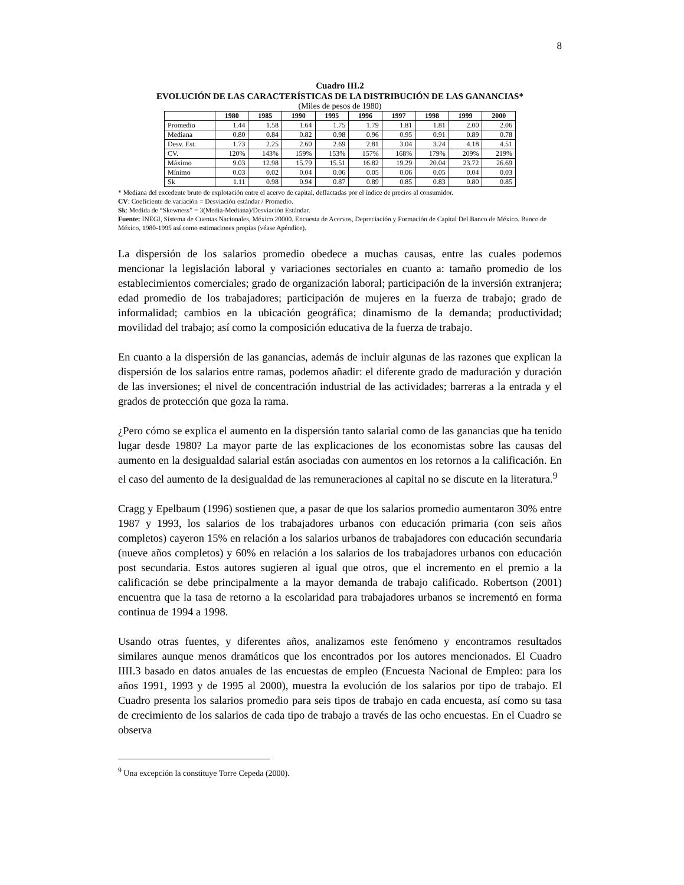8
Cuadro III.2
EVOLUCIÓN DE LAS CARACTERÍSTICAS DE LA DISTRIBUCIÓN DE LAS GANANCIAS*
(Miles de pesos de 1980)
| | 1980 | 1985 | 1990 | 1995 | 1996 | 1997 | 1998 | 1999 | 2000 |
| --- | --- | --- | --- | --- | --- | --- | --- | --- | --- |
| Promedio | 1.44 | 1.58 | 1.64 | 1.75 | 1.79 | 1.81 | 1.81 | 2.00 | 2.06 |
| Mediana | 0.80 | 0.84 | 0.82 | 0.98 | 0.96 | 0.95 | 0.91 | 0.89 | 0.78 |
| Desv. Est. | 1.73 | 2.25 | 2.60 | 2.69 | 2.81 | 3.04 | 3.24 | 4.18 | 4.51 |
| CV. | 120% | 143% | 159% | 153% | 157% | 168% | 179% | 209% | 219% |
| Máximo | 9.03 | 12.98 | 15.79 | 15.51 | 16.82 | 19.29 | 20.04 | 23.72 | 26.69 |
| Mínimo | 0.03 | 0.02 | 0.04 | 0.06 | 0.05 | 0.06 | 0.05 | 0.04 | 0.03 |
| Sk | 1.11 | 0.98 | 0.94 | 0.87 | 0.89 | 0.85 | 0.83 | 0.80 | 0.85 |
* Mediana del excedente bruto de explotación entre el acervo de capital, deflactadas por el índice de precios al consumidor.
CV: Coeficiente de variación = Desviación estándar / Promedio.
Sk: Medida de “Skewness” = 3(Media-Mediana)/Desviación Estándar.
Fuente: INEGI, Sistema de Cuentas Nacionales, México 20000. Encuesta de Acervos, Depreciación y Formación de Capital Del Banco de México. Banco de México, 1980-1995 así como estimaciones propias (véase Apéndice).
La dispersión de los salarios promedio obedece a muchas causas, entre las cuales podemos mencionar la legislación laboral y variaciones sectoriales en cuanto a: tamaño promedio de los establecimientos comerciales; grado de organización laboral; participación de la inversión extranjera; edad promedio de los trabajadores; participación de mujeres en la fuerza de trabajo; grado de informalidad; cambios en la ubicación geográfica; dinamismo de la demanda; productividad; movilidad del trabajo; así como la composición educativa de la fuerza de trabajo.
En cuanto a la dispersión de las ganancias, además de incluir algunas de las razones que explican la dispersión de los salarios entre ramas, podemos añadir: el diferente grado de maduración y duración de las inversiones; el nivel de concentración industrial de las actividades; barreras a la entrada y el grados de protección que goza la rama.
¿Pero cómo se explica el aumento en la dispersión tanto salarial como de las ganancias que ha tenido lugar desde 1980? La mayor parte de las explicaciones de los economistas sobre las causas del aumento en la desigualdad salarial están asociadas con aumentos en los retornos a la calificación. En el caso del aumento de la desigualdad de las remuneraciones al capital no se discute en la literatura.<sup>9</sup>
Cragg y Epelbaum (1996) sostienen que, a pasar de que los salarios promedio aumentaron 30% entre 1987 y 1993, los salarios de los trabajadores urbanos con educación primaria (con seis años completos) cayeron 15% en relación a los salarios urbanos de trabajadores con educación secundaria (nueve años completos) y 60% en relación a los salarios de los trabajadores urbanos con educación post secundaria. Estos autores sugieren al igual que otros, que el incremento en el premio a la calificación se debe principalmente a la mayor demanda de trabajo calificado. Robertson (2001) encuentra que la tasa de retorno a la escolaridad para trabajadores urbanos se incrementó en forma continua de 1994 a 1998.
Usando otras fuentes, y diferentes años, analizamos este fenómeno y encontramos resultados similares aunque menos dramáticos que los encontrados por los autores mencionados. El Cuadro IIII.3 basado en datos anuales de las encuestas de empleo (Encuesta Nacional de Empleo: para los años 1991, 1993 y de 1995 al 2000), muestra la evolución de los salarios por tipo de trabajo. El Cuadro presenta los salarios promedio para seis tipos de trabajo en cada encuesta, así como su tasa de crecimiento de los salarios de cada tipo de trabajo a través de las ocho encuestas. En el Cuadro se observa
<sup>9</sup> Una excepción la constituye Torre Cepeda (2000).